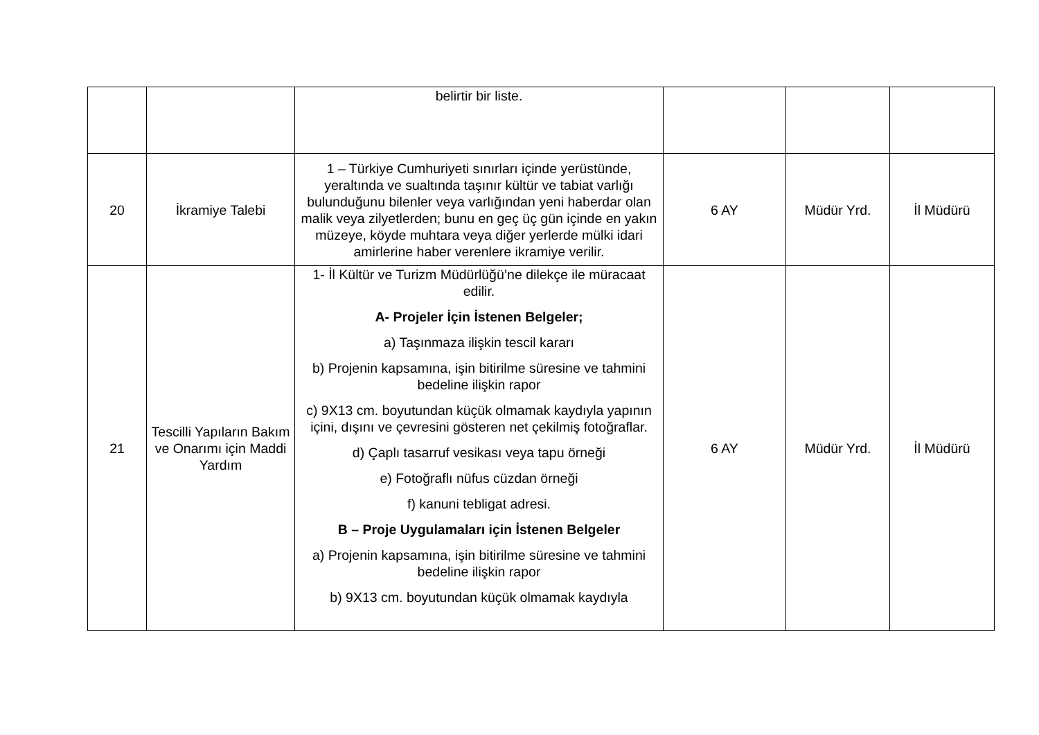| | | belirtir bir liste. | | | |
| 20 | İkramiye Talebi | 1 – Türkiye Cumhuriyeti sınırları içinde yerüstünde, yeraltında ve sualtında taşınır kültür ve tabiat varlığı bulunduğunu bilenler veya varlığından yeni haberdar olan malik veya zilyetlerden; bunu en geç üç gün içinde en yakın müzeye, köyde muhtara veya diğer yerlerde mülki idari amirlerine haber verenlere ikramiye verilir. | 6 AY | Müdür Yrd. | İl Müdürü |
| 21 | Tescilli Yapıların Bakım ve Onarımı için Maddi Yardım | 1- İl Kültür ve Turizm Müdürlüğü’ne dilekçe ile müracaat edilir. A- Projeler İçin İstenen Belgeler; a) Taşınmaza ilişkin tescil kararı b) Projenin kapsamına, işin bitirilme süresine ve tahmini bedeline ilişkin rapor c) 9X13 cm. boyutundan küçük olmamak kaydıyla yapının içini, dışını ve çevresini gösteren net çekilmiş fotoğraflar. d) Çaplı tasarruf vesikası veya tapu örneği e) Fotoğraflı nüfus cüzdan örneği f) kanuni tebligat adresi. B – Proje Uygulamaları için İstenen Belgeler a) Projenin kapsamına, işin bitirilme süresine ve tahmini bedeline ilişkin rapor b) 9X13 cm. boyutundan küçük olmamak kaydıyla | 6 AY | Müdür Yrd. | İl Müdürü |